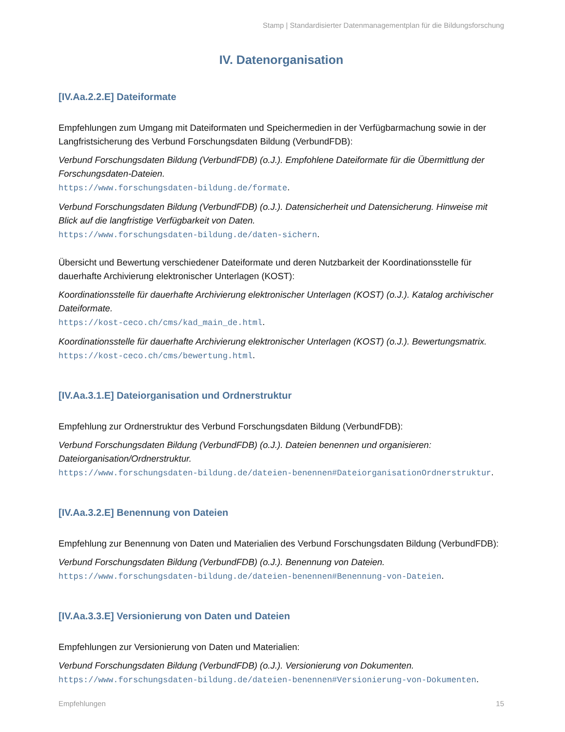Stamp | Standardisierter Datenmanagementplan für die Bildungsforschung
IV. Datenorganisation
[IV.Aa.2.2.E] Dateiformate
Empfehlungen zum Umgang mit Dateiformaten und Speichermedien in der Verfügbarmachung sowie in der Langfristsicherung des Verbund Forschungsdaten Bildung (VerbundFDB):
Verbund Forschungsdaten Bildung (VerbundFDB) (o.J.). Empfohlene Dateiformate für die Übermittlung der Forschungsdaten-Dateien.
https://www.forschungsdaten-bildung.de/formate.
Verbund Forschungsdaten Bildung (VerbundFDB) (o.J.). Datensicherheit und Datensicherung. Hinweise mit Blick auf die langfristige Verfügbarkeit von Daten.
https://www.forschungsdaten-bildung.de/daten-sichern.
Übersicht und Bewertung verschiedener Dateiformate und deren Nutzbarkeit der Koordinationsstelle für dauerhafte Archivierung elektronischer Unterlagen (KOST):
Koordinationsstelle für dauerhafte Archivierung elektronischer Unterlagen (KOST) (o.J.). Katalog archivischer Dateiformate.
https://kost-ceco.ch/cms/kad_main_de.html.
Koordinationsstelle für dauerhafte Archivierung elektronischer Unterlagen (KOST) (o.J.). Bewertungsmatrix.
https://kost-ceco.ch/cms/bewertung.html.
[IV.Aa.3.1.E] Dateiorganisation und Ordnerstruktur
Empfehlung zur Ordnerstruktur des Verbund Forschungsdaten Bildung (VerbundFDB):
Verbund Forschungsdaten Bildung (VerbundFDB) (o.J.). Dateien benennen und organisieren: Dateiorganisation/Ordnerstruktur.
https://www.forschungsdaten-bildung.de/dateien-benennen#DateiorganisationOrdnerstruktur.
[IV.Aa.3.2.E] Benennung von Dateien
Empfehlung zur Benennung von Daten und Materialien des Verbund Forschungsdaten Bildung (VerbundFDB):
Verbund Forschungsdaten Bildung (VerbundFDB) (o.J.). Benennung von Dateien.
https://www.forschungsdaten-bildung.de/dateien-benennen#Benennung-von-Dateien.
[IV.Aa.3.3.E] Versionierung von Daten und Dateien
Empfehlungen zur Versionierung von Daten und Materialien:
Verbund Forschungsdaten Bildung (VerbundFDB) (o.J.). Versionierung von Dokumenten.
https://www.forschungsdaten-bildung.de/dateien-benennen#Versionierung-von-Dokumenten.
Empfehlungen 15